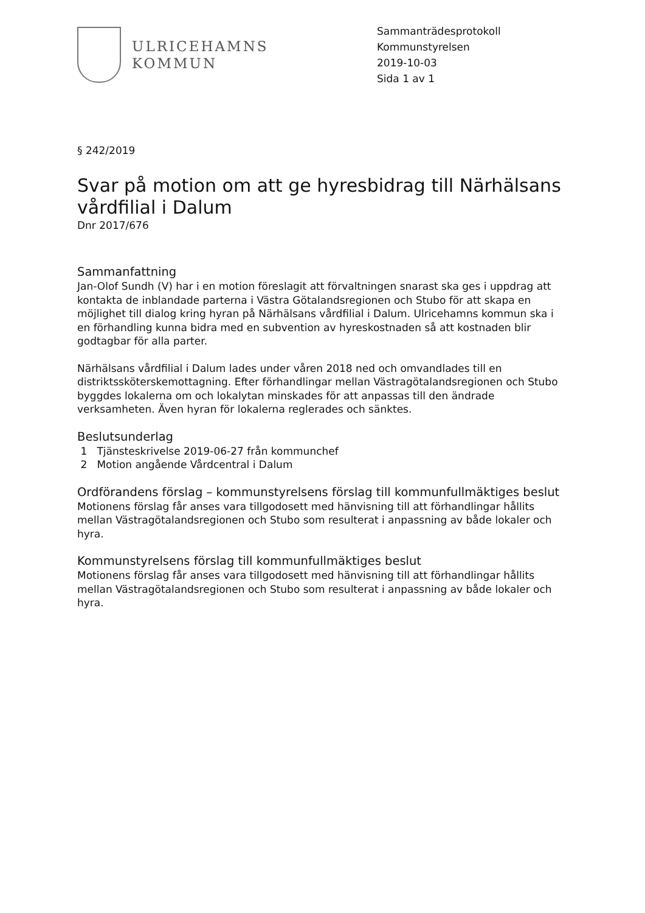ULRICEHAMNS
KOMMUN
Sammanträdesprotokoll
Kommunstyrelsen
2019-10-03
Sida 1 av 1
§ 242/2019
Svar på motion om att ge hyresbidrag till Närhälsans vårdfilial i Dalum
Dnr 2017/676
Sammanfattning
Jan-Olof Sundh (V) har i en motion föreslagit att förvaltningen snarast ska ges i uppdrag att kontakta de inblandade parterna i Västra Götalandsregionen och Stubo för att skapa en möjlighet till dialog kring hyran på Närhälsans vårdfilial i Dalum. Ulricehamns kommun ska i en förhandling kunna bidra med en subvention av hyreskostnaden så att kostnaden blir godtagbar för alla parter.
Närhälsans vårdfilial i Dalum lades under våren 2018 ned och omvandlades till en distriktssköterskemottagning. Efter förhandlingar mellan Västragötalandsregionen och Stubo byggdes lokalerna om och lokalytan minskades för att anpassas till den ändrade verksamheten. Även hyran för lokalerna reglerades och sänktes.
Beslutsunderlag
1 Tjänsteskrivelse 2019-06-27 från kommunchef
2 Motion angående Vårdcentral i Dalum
Ordförandens förslag – kommunstyrelsens förslag till kommunfullmäktiges beslut
Motionens förslag får anses vara tillgodosett med hänvisning till att förhandlingar hållits mellan Västragötalandsregionen och Stubo som resulterat i anpassning av både lokaler och hyra.
Kommunstyrelsens förslag till kommunfullmäktiges beslut
Motionens förslag får anses vara tillgodosett med hänvisning till att förhandlingar hållits mellan Västragötalandsregionen och Stubo som resulterat i anpassning av både lokaler och hyra.